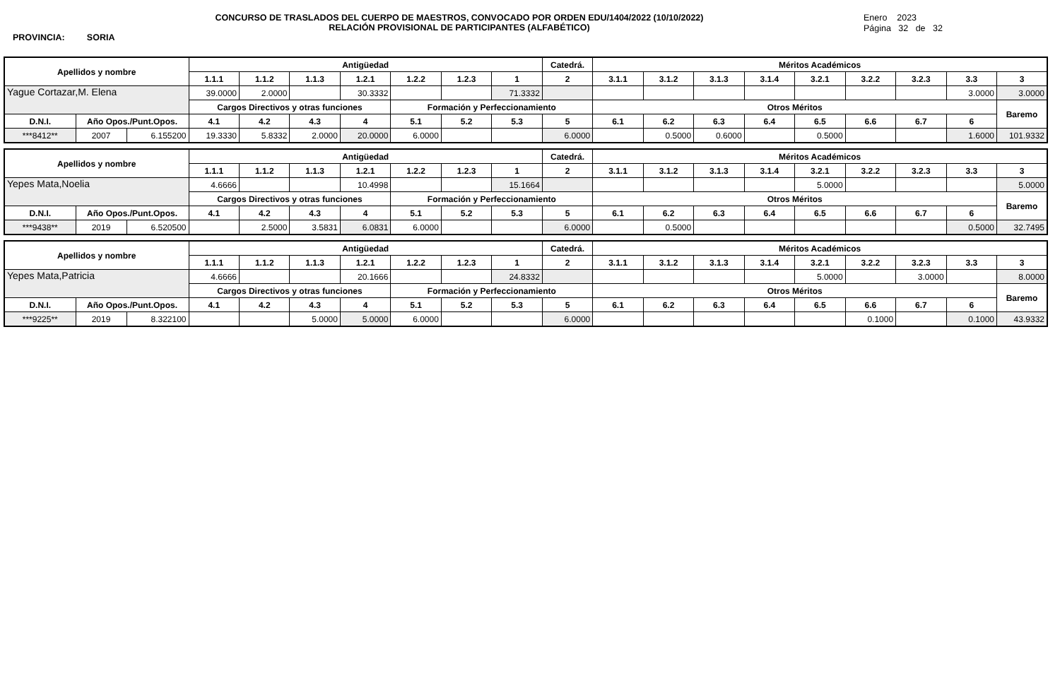CONCURSO DE TRASLADOS DEL CUERPO DE MAESTROS, CONVOCADO POR ORDEN EDU/1404/2022 (10/10/2022)
RELACIÓN PROVISIONAL DE PARTICIPANTES (ALFABÉTICO)
Enero 2023
Página 32 de 32
PROVINCIA: SORIA
| Apellidos y nombre | | | Antigüedad | | | | | | | Catedrá. | Méritos Académicos | | | | | | | | |
| --- | --- | --- | --- | --- | --- | --- | --- | --- | --- | --- | --- | --- | --- | --- | --- | --- | --- | --- | --- |
| | | | 1.1.1 | 1.1.2 | 1.1.3 | 1.2.1 | 1.2.2 | 1.2.3 | 1 | 2 | 3.1.1 | 3.1.2 | 3.1.3 | 3.1.4 | 3.2.1 | 3.2.2 | 3.2.3 | 3.3 | 3 |
| Yague Cortazar,M. Elena | | | 39.0000 | 2.0000 | | 30.3332 | | | 71.3332 | | | | | | | | | 3.0000 | 3.0000 |
| | | | Cargos Directivos y otras funciones | | | | Formación y Perfeccionamiento | | | | Otros Méritos | | | | | | | | Baremo |
| D.N.I. | Año Opos./Punt.Opos. | | 4.1 | 4.2 | 4.3 | 4 | 5.1 | 5.2 | 5.3 | 5 | 6.1 | 6.2 | 6.3 | 6.4 | 6.5 | 6.6 | 6.7 | 6 | |
| ***8412** | 2007 | 6.155200 | 19.3330 | 5.8332 | 2.0000 | 20.0000 | 6.0000 | | | 6.0000 | | 0.5000 | 0.6000 | | 0.5000 | | | 1.6000 | 101.9332 |
| Apellidos y nombre | | | Antigüedad | | | | | | | Catedrá. | Méritos Académicos | | | | | | | | |
| --- | --- | --- | --- | --- | --- | --- | --- | --- | --- | --- | --- | --- | --- | --- | --- | --- | --- | --- | --- |
| | | | 1.1.1 | 1.1.2 | 1.1.3 | 1.2.1 | 1.2.2 | 1.2.3 | 1 | 2 | 3.1.1 | 3.1.2 | 3.1.3 | 3.1.4 | 3.2.1 | 3.2.2 | 3.2.3 | 3.3 | 3 |
| Yepes Mata,Noelia | | | 4.6666 | | | 10.4998 | | | 15.1664 | | | | | | 5.0000 | | | | 5.0000 |
| | | | Cargos Directivos y otras funciones | | | | Formación y Perfeccionamiento | | | | Otros Méritos | | | | | | | | Baremo |
| D.N.I. | Año Opos./Punt.Opos. | | 4.1 | 4.2 | 4.3 | 4 | 5.1 | 5.2 | 5.3 | 5 | 6.1 | 6.2 | 6.3 | 6.4 | 6.5 | 6.6 | 6.7 | 6 | |
| ***9438** | 2019 | 6.520500 | | 2.5000 | 3.5831 | 6.0831 | 6.0000 | | | 6.0000 | | 0.5000 | | | | | | 0.5000 | 32.7495 |
| Apellidos y nombre | | | Antigüedad | | | | | | | Catedrá. | Méritos Académicos | | | | | | | | |
| --- | --- | --- | --- | --- | --- | --- | --- | --- | --- | --- | --- | --- | --- | --- | --- | --- | --- | --- | --- |
| | | | 1.1.1 | 1.1.2 | 1.1.3 | 1.2.1 | 1.2.2 | 1.2.3 | 1 | 2 | 3.1.1 | 3.1.2 | 3.1.3 | 3.1.4 | 3.2.1 | 3.2.2 | 3.2.3 | 3.3 | 3 |
| Yepes Mata,Patricia | | | 4.6666 | | | 20.1666 | | | 24.8332 | | | | | | 5.0000 | | 3.0000 | | 8.0000 |
| | | | Cargos Directivos y otras funciones | | | | Formación y Perfeccionamiento | | | | Otros Méritos | | | | | | | | Baremo |
| D.N.I. | Año Opos./Punt.Opos. | | 4.1 | 4.2 | 4.3 | 4 | 5.1 | 5.2 | 5.3 | 5 | 6.1 | 6.2 | 6.3 | 6.4 | 6.5 | 6.6 | 6.7 | 6 | |
| ***9225** | 2019 | 8.322100 | | | 5.0000 | 5.0000 | 6.0000 | | | 6.0000 | | | | | | 0.1000 | | 0.1000 | 43.9332 |